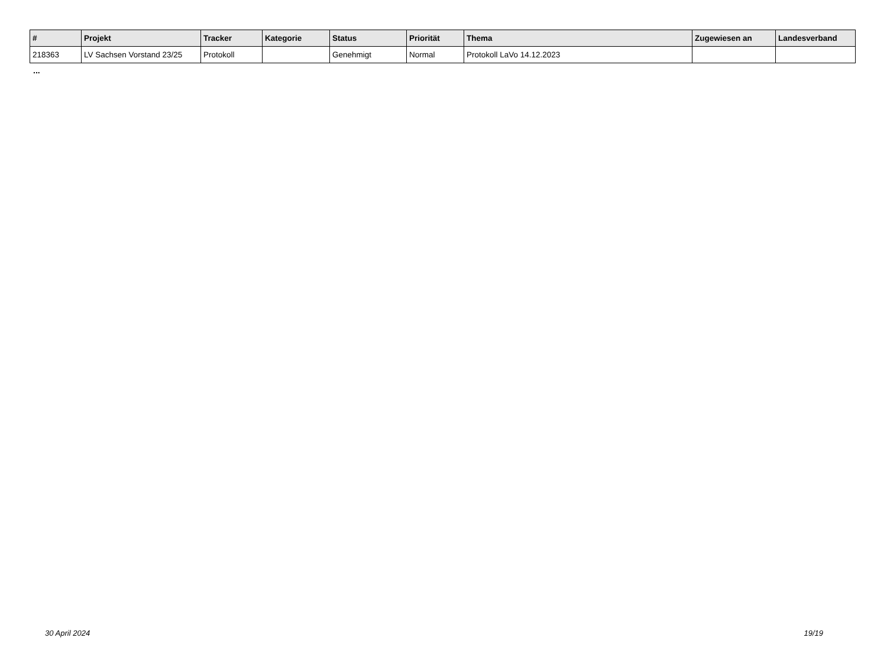| # | Projekt | Tracker | Kategorie | Status | Priorität | Thema | Zugewiesen an | Landesverband |
| --- | --- | --- | --- | --- | --- | --- | --- | --- |
| 218363 | LV Sachsen Vorstand 23/25 | Protokoll | | Genehmigt | Normal | Protokoll LaVo 14.12.2023 | | |
...
30 April 2024 19/19